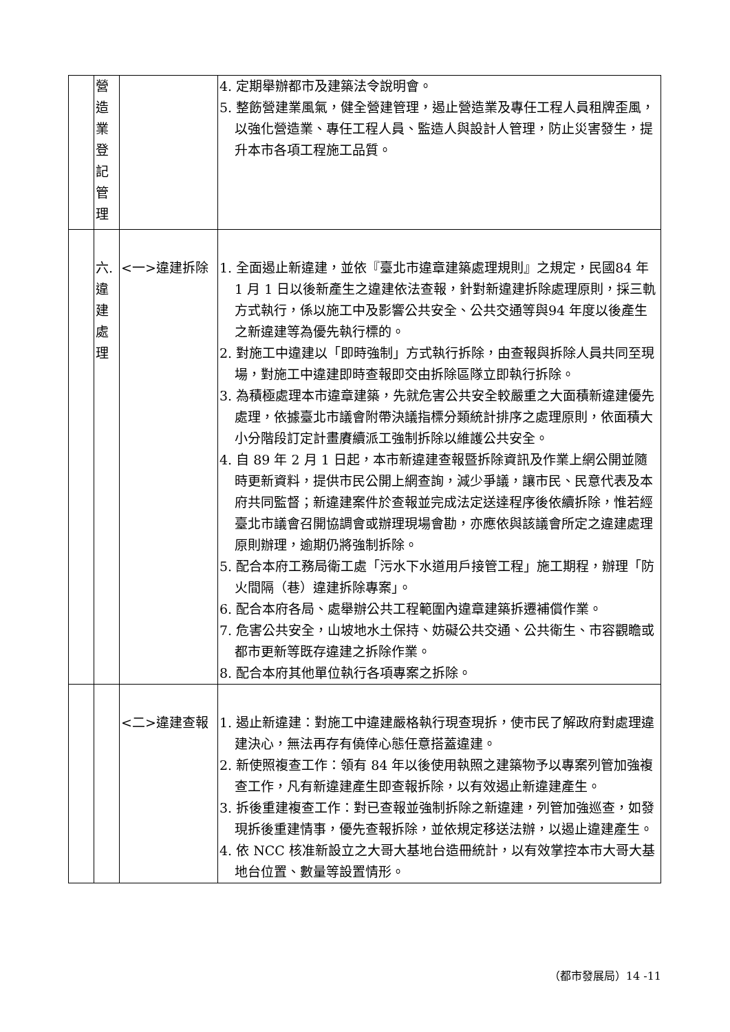| | 營 造 業 登 記 管 理 | | 4. 定期舉辦都市及建築法令說明會。 5. 整飭營建業風氣，健全營建管理，遏止營造業及專任工程人員租牌歪風，以強化營造業、專任工程人員、監造人與設計人管理，防止災害發生，提升本市各項工程施工品質。 |
| | 六. 違 建 處 理 | <一>違建拆除 | 1. 全面遏止新違建，並依『臺北市違章建築處理規則』之規定，民國84 年 1 月 1 日以後新產生之違建依法查報，針對新違建拆除處理原則，採三軌方式執行，係以施工中及影響公共安全、公共交通等與94 年度以後產生之新違建等為優先執行標的。 2. 對施工中違建以「即時強制」方式執行拆除，由查報與拆除人員共同至現場，對施工中違建即時查報即交由拆除區隊立即執行拆除。 3. 為積極處理本市違章建築，先就危害公共安全較嚴重之大面積新違建優先處理，依據臺北市議會附帶決議指標分類統計排序之處理原則，依面積大小分階段訂定計畫賡續派工強制拆除以維護公共安全。 4. 自 89 年 2 月 1 日起，本市新違建查報暨拆除資訊及作業上網公開並隨時更新資料，提供市民公開上網查詢，減少爭議，讓市民、民意代表及本府共同監督；新違建案件於查報並完成法定送達程序後依續拆除，惟若經臺北市議會召開協調會或辦理現場會勘，亦應依與該議會所定之違建處理原則辦理，逾期仍將強制拆除。 5. 配合本府工務局衛工處「污水下水道用戶接管工程」施工期程，辦理「防火間隔（巷）違建拆除專案」。 6. 配合本府各局、處舉辦公共工程範圍內違章建築拆遷補償作業。 7. 危害公共安全，山坡地水土保持、妨礙公共交通、公共衛生、市容觀瞻或都市更新等既存違建之拆除作業。 8. 配合本府其他單位執行各項專案之拆除。 |
| | | <二>違建查報 | 1. 遏止新違建：對施工中違建嚴格執行現查現拆，使市民了解政府對處理違建決心，無法再存有僥倖心態任意搭蓋違建。 2. 新使照複查工作：領有 84 年以後使用執照之建築物予以專案列管加強複查工作，凡有新違建產生即查報拆除，以有效遏止新違建產生。 3. 拆後重建複查工作：對已查報並強制拆除之新違建，列管加強巡查，如發現拆後重建情事，優先查報拆除，並依規定移送法辦，以遏止違建產生。 4. 依 NCC 核准新設立之大哥大基地台造冊統計，以有效掌控本市大哥大基地台位置、數量等設置情形。 |
（都市發展局）14 -11